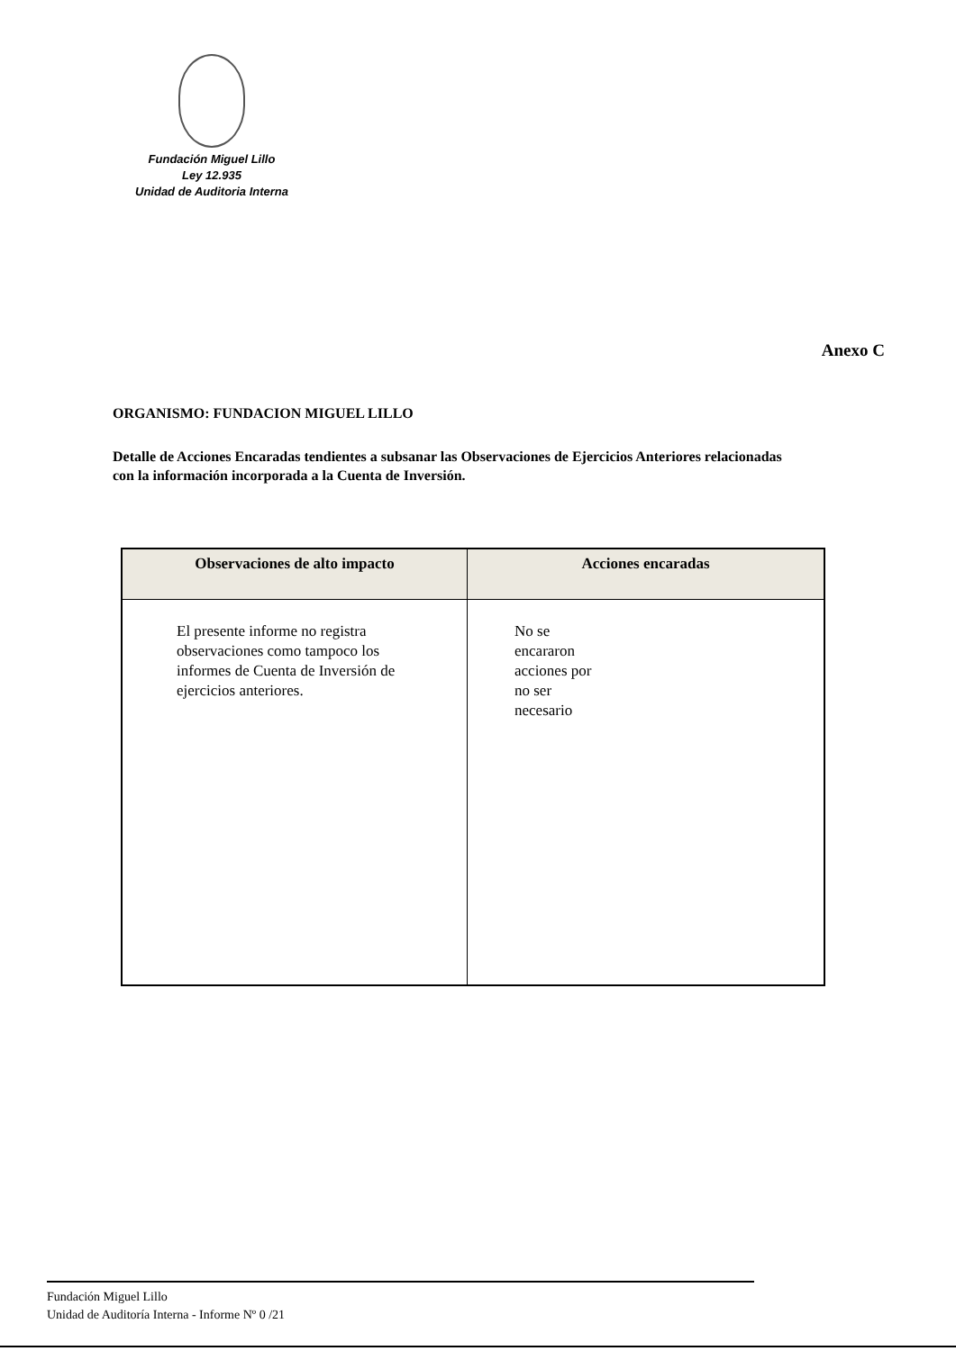Fundación Miguel Lillo
Ley 12.935
Unidad de Auditoria Interna
Anexo C
ORGANISMO: FUNDACION MIGUEL LILLO
Detalle de Acciones Encaradas tendientes a subsanar las Observaciones de Ejercicios Anteriores relacionadas con la información incorporada a la Cuenta de Inversión.
| Observaciones de alto impacto | Acciones encaradas |
| --- | --- |
| El presente informe no registra observaciones como tampoco los informes de Cuenta de Inversión de ejercicios anteriores. | No se encararon acciones por no ser necesario |
Fundación Miguel Lillo
Unidad de Auditoría Interna - Informe Nº 0 /21